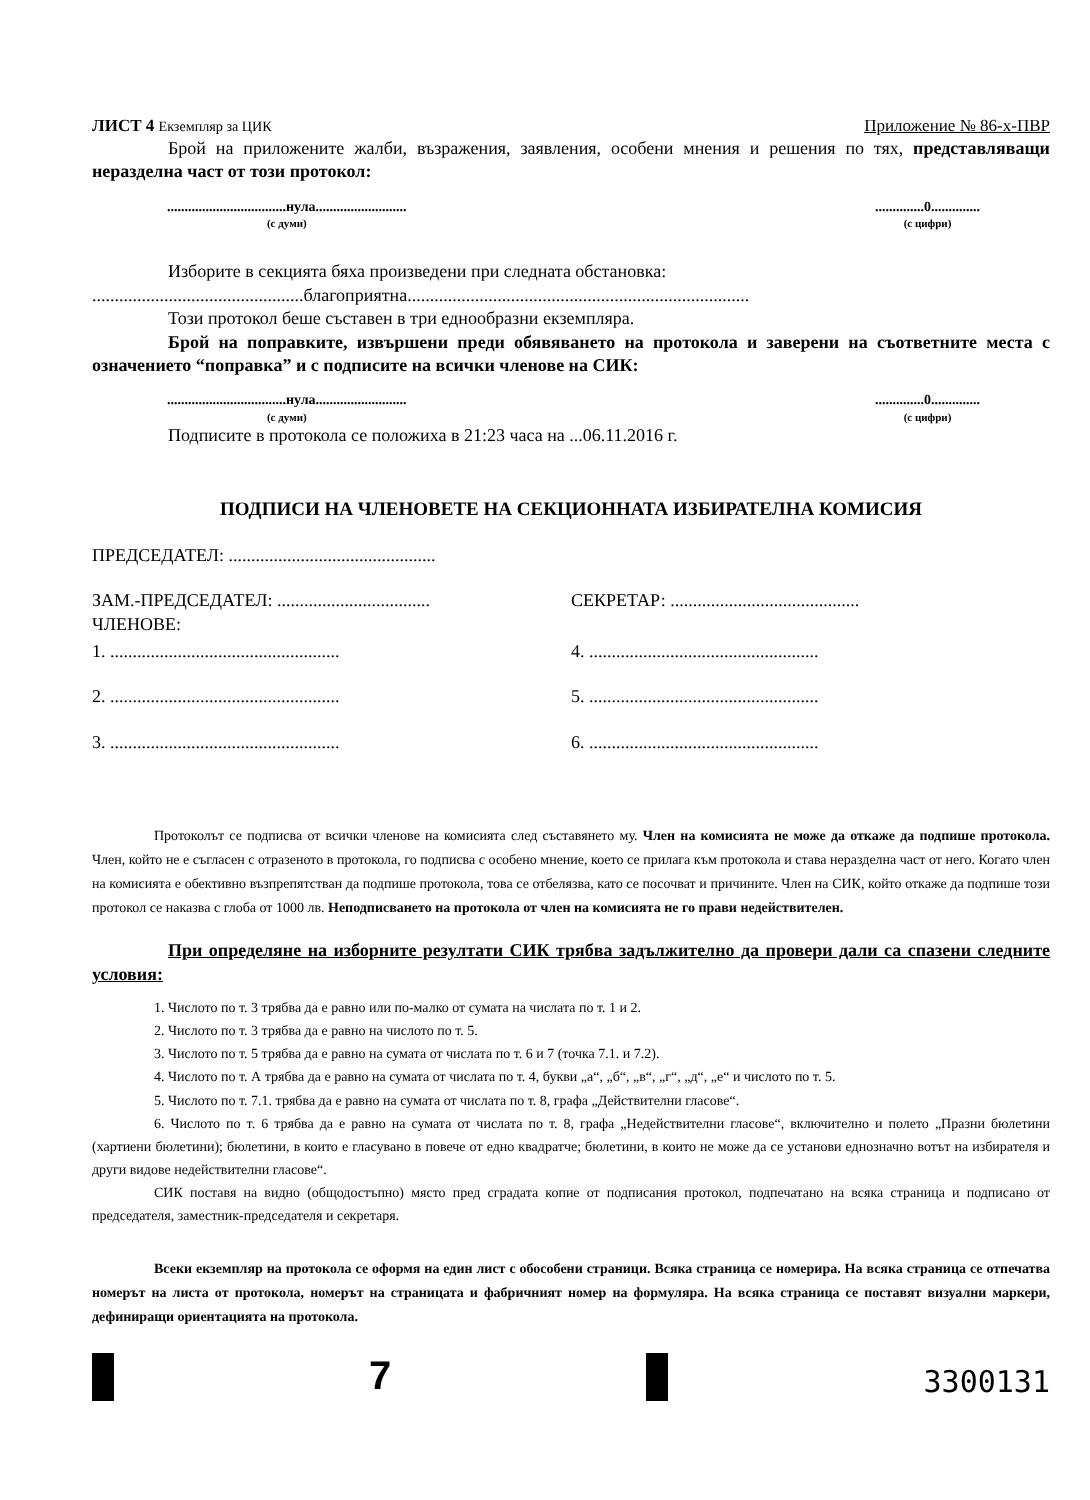ЛИСТ 4 Екземпляр за ЦИК Приложение № 86-х-ПВР
Брой на приложените жалби, възражения, заявления, особени мнения и решения по тях, представляващи неразделна част от този протокол:
..................................нула..........................
(с думи)
..............0..............
(с цифри)
Изборите в секцията бяха произведени при следната обстановка:
...............................................благоприятна............................................................................
Този протокол беше съставен в три еднообразни екземпляра.
Брой на поправките, извършени преди обявяването на протокола и заверени на съответните места с означението “поправка” и с подписите на всички членове на СИК:
..................................нула..........................
(с думи)
..............0..............
(с цифри)
Подписите в протокола се положиха в 21:23 часа на ...06.11.2016 г.
ПОДПИСИ НА ЧЛЕНОВЕТЕ НА СЕКЦИОННАТА ИЗБИРАТЕЛНА КОМИСИЯ
ПРЕДСЕДАТЕЛ: ..............................................
ЗАМ.-ПРЕДСЕДАТЕЛ: ..................................
СЕКРЕТАР: ..........................................
ЧЛЕНОВЕ:
1. ...................................................
4. ...................................................
2. ...................................................
5. ...................................................
3. ...................................................
6. ...................................................
Протоколът се подписва от всички членове на комисията след съставянето му. Член на комисията не може да откаже да подпише протокола. Член, който не е съгласен с отразеното в протокола, го подписва с особено мнение, което се прилага към протокола и става неразделна част от него. Когато член на комисията е обективно възпрепятстван да подпише протокола, това се отбелязва, като се посочват и причините. Член на СИК, който откаже да подпише този протокол се наказва с глоба от 1000 лв. Неподписването на протокола от член на комисията не го прави недействителен.
При определяне на изборните резултати СИК трябва задължително да провери дали са спазени следните условия:
1. Числото по т. 3 трябва да е равно или по-малко от сумата на числата по т. 1 и 2.
2. Числото по т. 3 трябва да е равно на числото по т. 5.
3. Числото по т. 5 трябва да е равно на сумата от числата по т. 6 и 7 (точка 7.1. и 7.2).
4. Числото по т. А трябва да е равно на сумата от числата по т. 4, букви „а“, „б“, „в“, „г“, „д“, „е“ и числото по т. 5.
5. Числото по т. 7.1. трябва да е равно на сумата от числата по т. 8, графа „Действителни гласове“.
6. Числото по т. 6 трябва да е равно на сумата от числата по т. 8, графа „Недействителни гласове“, включително и полето „Празни бюлетини (хартиени бюлетини); бюлетини, в които е гласувано в повече от едно квадратче; бюлетини, в които не може да се установи еднозначно вотът на избирателя и други видове недействителни гласове“.
СИК поставя на видно (общодостъпно) място пред сградата копие от подписания протокол, подпечатано на всяка страница и подписано от председателя, заместник-председателя и секретаря.
Всеки екземпляр на протокола се оформя на един лист с обособени страници. Всяка страница се номерира. На всяка страница се отпечатва номерът на листа от протокола, номерът на страницата и фабричният номер на формуляра. На всяка страница се поставят визуални маркери, дефиниращи ориентацията на протокола.
7
3300131